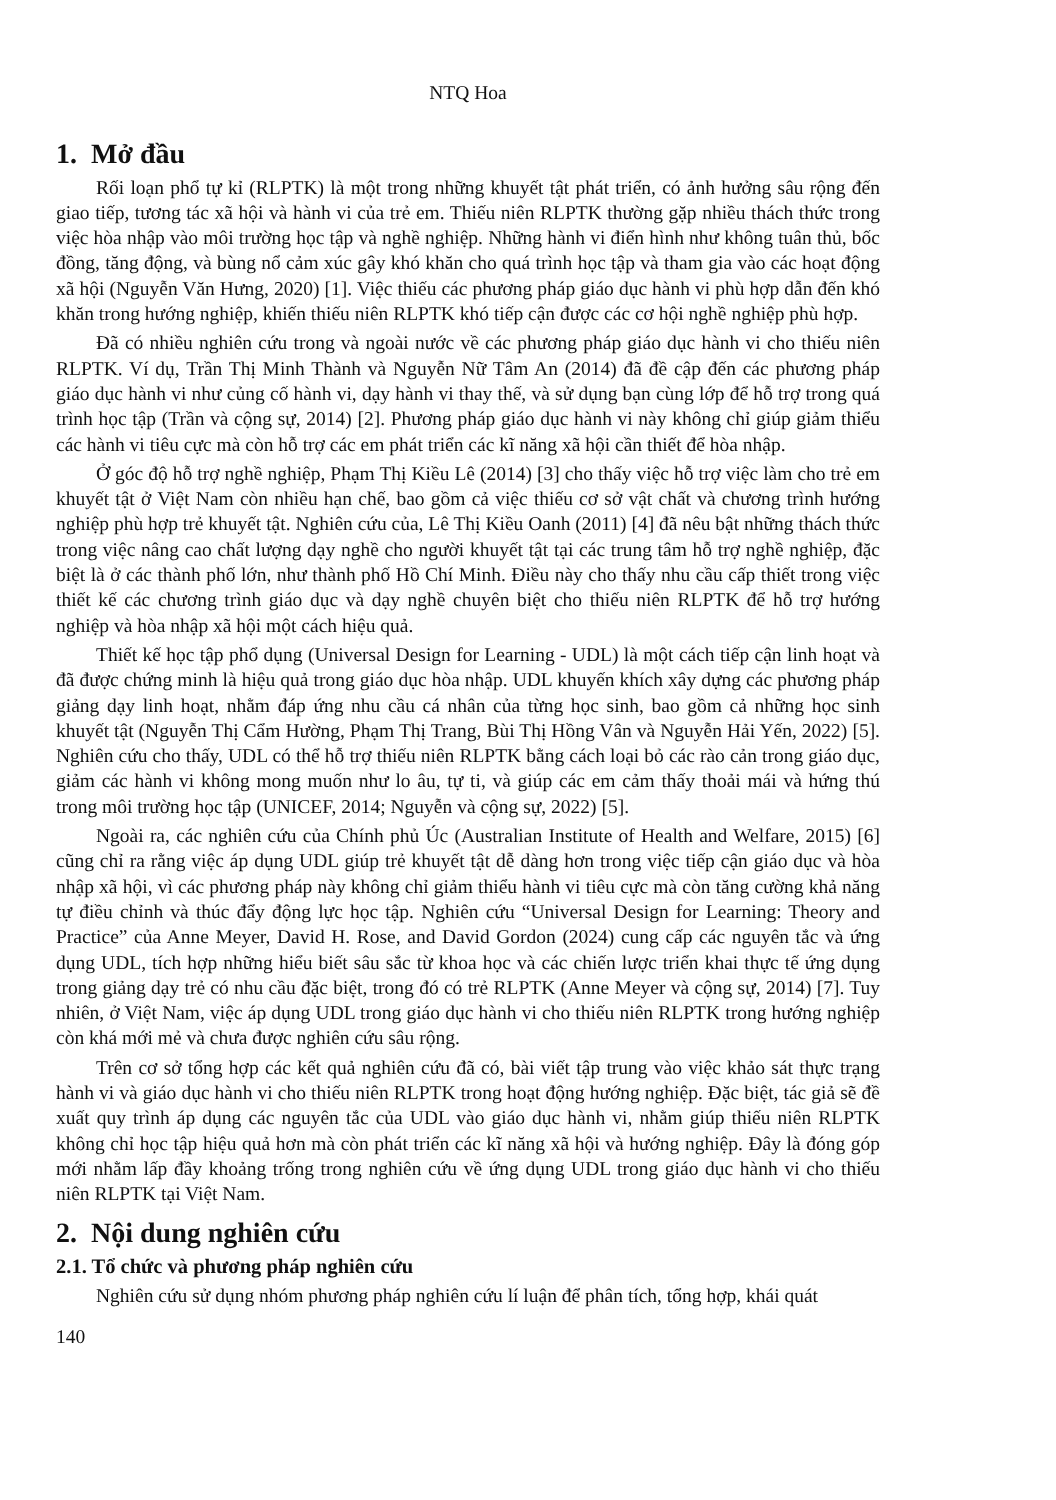NTQ Hoa
1. Mở đầu
Rối loạn phổ tự kỉ (RLPTK) là một trong những khuyết tật phát triển, có ảnh hưởng sâu rộng đến giao tiếp, tương tác xã hội và hành vi của trẻ em. Thiếu niên RLPTK thường gặp nhiều thách thức trong việc hòa nhập vào môi trường học tập và nghề nghiệp. Những hành vi điển hình như không tuân thủ, bốc đồng, tăng động, và bùng nổ cảm xúc gây khó khăn cho quá trình học tập và tham gia vào các hoạt động xã hội (Nguyễn Văn Hưng, 2020) [1]. Việc thiếu các phương pháp giáo dục hành vi phù hợp dẫn đến khó khăn trong hướng nghiệp, khiến thiếu niên RLPTK khó tiếp cận được các cơ hội nghề nghiệp phù hợp.
Đã có nhiều nghiên cứu trong và ngoài nước về các phương pháp giáo dục hành vi cho thiếu niên RLPTK. Ví dụ, Trần Thị Minh Thành và Nguyễn Nữ Tâm An (2014) đã đề cập đến các phương pháp giáo dục hành vi như củng cố hành vi, dạy hành vi thay thế, và sử dụng bạn cùng lớp để hỗ trợ trong quá trình học tập (Trần và cộng sự, 2014) [2]. Phương pháp giáo dục hành vi này không chỉ giúp giảm thiểu các hành vi tiêu cực mà còn hỗ trợ các em phát triển các kĩ năng xã hội cần thiết để hòa nhập.
Ở góc độ hỗ trợ nghề nghiệp, Phạm Thị Kiều Lê (2014) [3] cho thấy việc hỗ trợ việc làm cho trẻ em khuyết tật ở Việt Nam còn nhiều hạn chế, bao gồm cả việc thiếu cơ sở vật chất và chương trình hướng nghiệp phù hợp trẻ khuyết tật. Nghiên cứu của, Lê Thị Kiều Oanh (2011) [4] đã nêu bật những thách thức trong việc nâng cao chất lượng dạy nghề cho người khuyết tật tại các trung tâm hỗ trợ nghề nghiệp, đặc biệt là ở các thành phố lớn, như thành phố Hồ Chí Minh. Điều này cho thấy nhu cầu cấp thiết trong việc thiết kế các chương trình giáo dục và dạy nghề chuyên biệt cho thiếu niên RLPTK để hỗ trợ hướng nghiệp và hòa nhập xã hội một cách hiệu quả.
Thiết kế học tập phổ dụng (Universal Design for Learning - UDL) là một cách tiếp cận linh hoạt và đã được chứng minh là hiệu quả trong giáo dục hòa nhập. UDL khuyến khích xây dựng các phương pháp giảng dạy linh hoạt, nhằm đáp ứng nhu cầu cá nhân của từng học sinh, bao gồm cả những học sinh khuyết tật (Nguyễn Thị Cẩm Hường, Phạm Thị Trang, Bùi Thị Hồng Vân và Nguyễn Hải Yến, 2022) [5]. Nghiên cứu cho thấy, UDL có thể hỗ trợ thiếu niên RLPTK bằng cách loại bỏ các rào cản trong giáo dục, giảm các hành vi không mong muốn như lo âu, tự ti, và giúp các em cảm thấy thoải mái và hứng thú trong môi trường học tập (UNICEF, 2014; Nguyễn và cộng sự, 2022) [5].
Ngoài ra, các nghiên cứu của Chính phủ Úc (Australian Institute of Health and Welfare, 2015) [6] cũng chỉ ra rằng việc áp dụng UDL giúp trẻ khuyết tật dễ dàng hơn trong việc tiếp cận giáo dục và hòa nhập xã hội, vì các phương pháp này không chỉ giảm thiểu hành vi tiêu cực mà còn tăng cường khả năng tự điều chỉnh và thúc đẩy động lực học tập. Nghiên cứu “Universal Design for Learning: Theory and Practice” của Anne Meyer, David H. Rose, and David Gordon (2024) cung cấp các nguyên tắc và ứng dụng UDL, tích hợp những hiểu biết sâu sắc từ khoa học và các chiến lược triển khai thực tế ứng dụng trong giảng dạy trẻ có nhu cầu đặc biệt, trong đó có trẻ RLPTK (Anne Meyer và cộng sự, 2014) [7]. Tuy nhiên, ở Việt Nam, việc áp dụng UDL trong giáo dục hành vi cho thiếu niên RLPTK trong hướng nghiệp còn khá mới mẻ và chưa được nghiên cứu sâu rộng.
Trên cơ sở tổng hợp các kết quả nghiên cứu đã có, bài viết tập trung vào việc khảo sát thực trạng hành vi và giáo dục hành vi cho thiếu niên RLPTK trong hoạt động hướng nghiệp. Đặc biệt, tác giả sẽ đề xuất quy trình áp dụng các nguyên tắc của UDL vào giáo dục hành vi, nhằm giúp thiếu niên RLPTK không chỉ học tập hiệu quả hơn mà còn phát triển các kĩ năng xã hội và hướng nghiệp. Đây là đóng góp mới nhằm lấp đầy khoảng trống trong nghiên cứu về ứng dụng UDL trong giáo dục hành vi cho thiếu niên RLPTK tại Việt Nam.
2. Nội dung nghiên cứu
2.1. Tổ chức và phương pháp nghiên cứu
Nghiên cứu sử dụng nhóm phương pháp nghiên cứu lí luận để phân tích, tổng hợp, khái quát
140